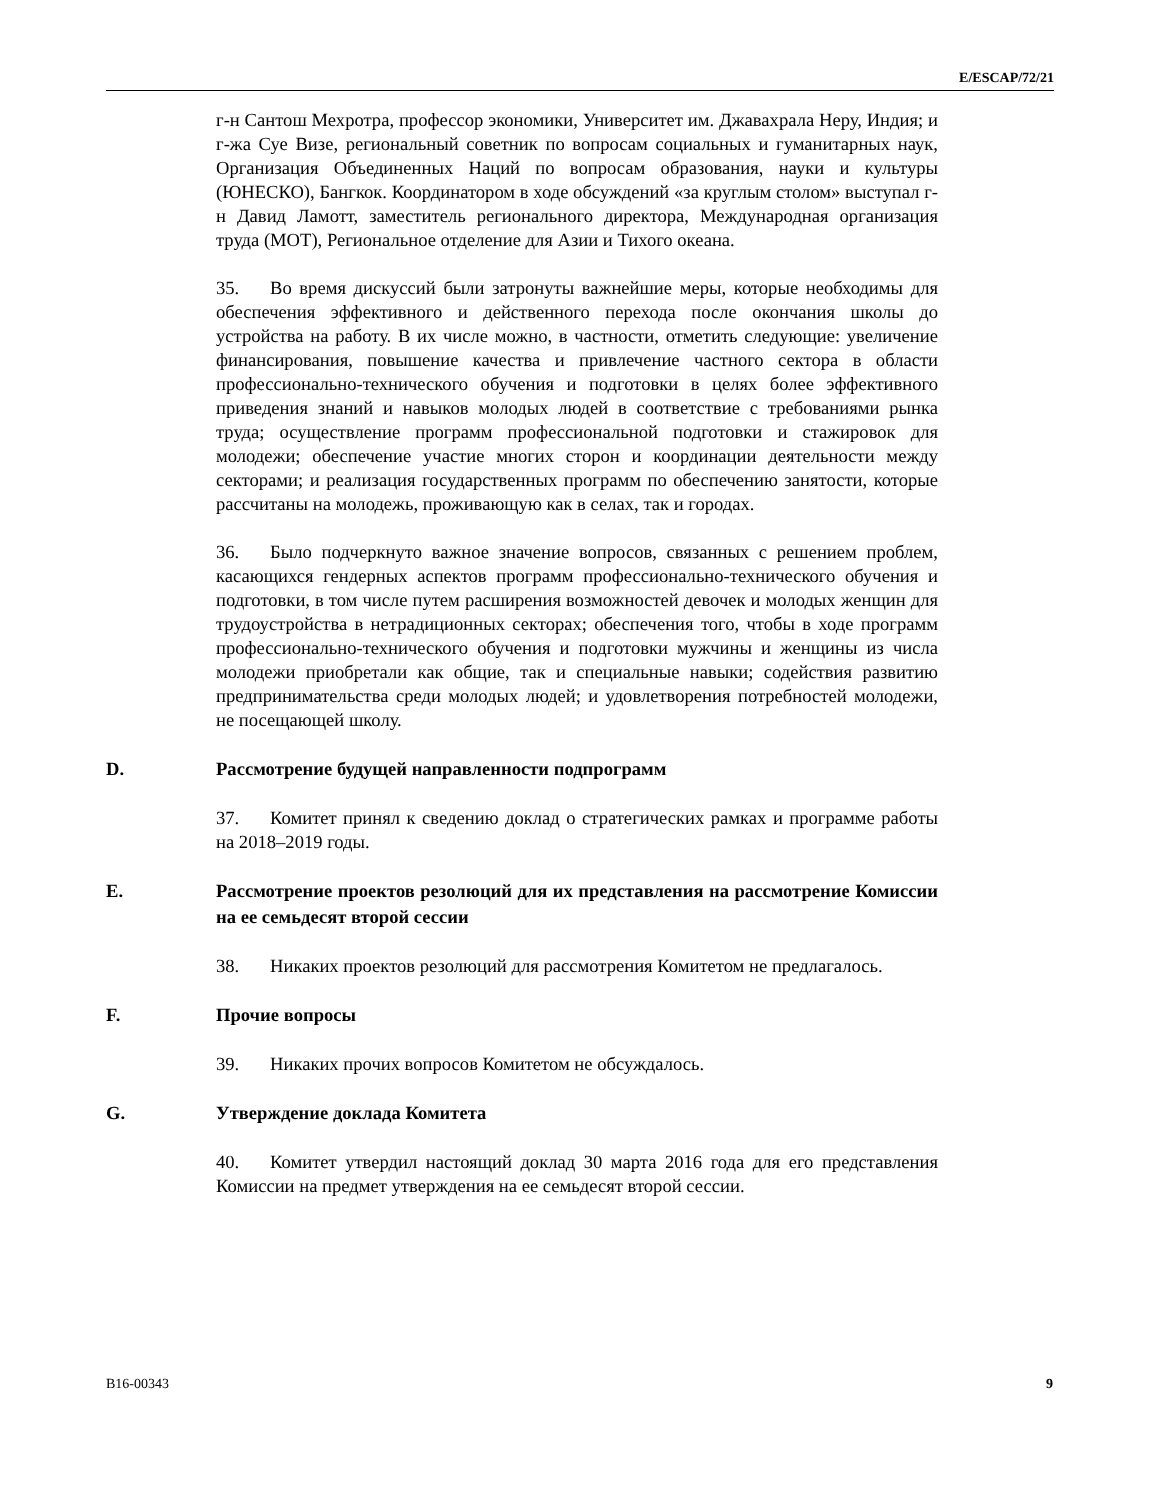E/ESCAP/72/21
г-н Сантош Мехротра, профессор экономики, Университет им. Джавахрала Неру, Индия; и г-жа Суе Визе, региональный советник по вопросам социальных и гуманитарных наук, Организация Объединенных Наций по вопросам образования, науки и культуры (ЮНЕСКО), Бангкок. Координатором в ходе обсуждений «за круглым столом» выступал г-н Давид Ламотт, заместитель регионального директора, Международная организация труда (МОТ), Региональное отделение для Азии и Тихого океана.
35. Во время дискуссий были затронуты важнейшие меры, которые необходимы для обеспечения эффективного и действенного перехода после окончания школы до устройства на работу. В их числе можно, в частности, отметить следующие: увеличение финансирования, повышение качества и привлечение частного сектора в области профессионально-технического обучения и подготовки в целях более эффективного приведения знаний и навыков молодых людей в соответствие с требованиями рынка труда; осуществление программ профессиональной подготовки и стажировок для молодежи; обеспечение участие многих сторон и координации деятельности между секторами; и реализация государственных программ по обеспечению занятости, которые рассчитаны на молодежь, проживающую как в селах, так и городах.
36. Было подчеркнуто важное значение вопросов, связанных с решением проблем, касающихся гендерных аспектов программ профессионально-технического обучения и подготовки, в том числе путем расширения возможностей девочек и молодых женщин для трудоустройства в нетрадиционных секторах; обеспечения того, чтобы в ходе программ профессионально-технического обучения и подготовки мужчины и женщины из числа молодежи приобретали как общие, так и специальные навыки; содействия развитию предпринимательства среди молодых людей; и удовлетворения потребностей молодежи, не посещающей школу.
D. Рассмотрение будущей направленности подпрограмм
37. Комитет принял к сведению доклад о стратегических рамках и программе работы на 2018–2019 годы.
E. Рассмотрение проектов резолюций для их представления на рассмотрение Комиссии на ее семьдесят второй сессии
38. Никаких проектов резолюций для рассмотрения Комитетом не предлагалось.
F. Прочие вопросы
39. Никаких прочих вопросов Комитетом не обсуждалось.
G. Утверждение доклада Комитета
40. Комитет утвердил настоящий доклад 30 марта 2016 года для его представления Комиссии на предмет утверждения на ее семьдесят второй сессии.
B16-00343 9